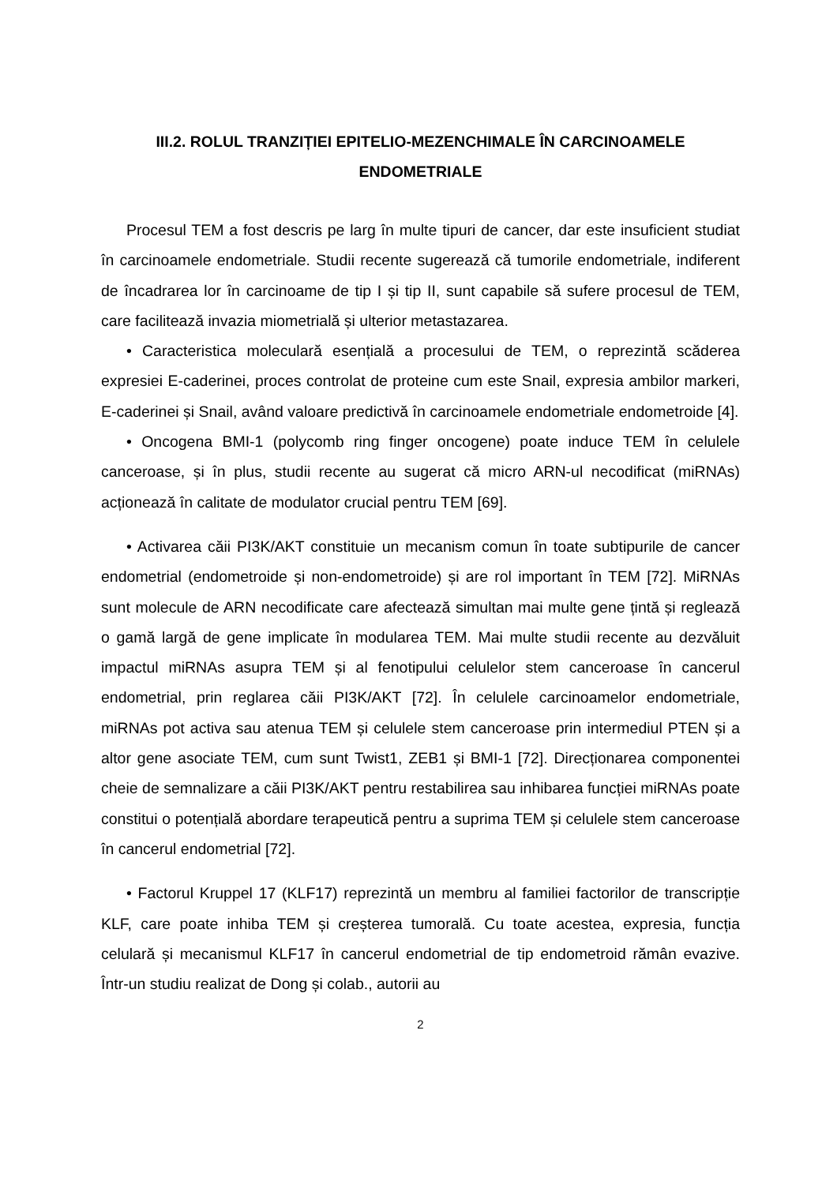III.2. ROLUL TRANZIȚIEI EPITELIO-MEZENCHIMALE ÎN CARCINOAMELE ENDOMETRIALE
Procesul TEM a fost descris pe larg în multe tipuri de cancer, dar este insuficient studiat în carcinoamele endometriale. Studii recente sugerează că tumorile endometriale, indiferent de încadrarea lor în carcinoame de tip I și tip II, sunt capabile să sufere procesul de TEM, care facilitează invazia miometrială și ulterior metastazarea.
• Caracteristica moleculară esențială a procesului de TEM, o reprezintă scăderea expresiei E-caderinei, proces controlat de proteine cum este Snail, expresia ambilor markeri, E-caderinei și Snail, având valoare predictivă în carcinoamele endometriale endometroide [4].
• Oncogena BMI-1 (polycomb ring finger oncogene) poate induce TEM în celulele canceroase, și în plus, studii recente au sugerat că micro ARN-ul necodificat (miRNAs) acționează în calitate de modulator crucial pentru TEM [69].
• Activarea căii PI3K/AKT constituie un mecanism comun în toate subtipurile de cancer endometrial (endometroide și non-endometroide) și are rol important în TEM [72]. MiRNAs sunt molecule de ARN necodificate care afectează simultan mai multe gene țintă și reglează o gamă largă de gene implicate în modularea TEM. Mai multe studii recente au dezvăluit impactul miRNAs asupra TEM și al fenotipului celulelor stem canceroase în cancerul endometrial, prin reglarea căii PI3K/AKT [72]. În celulele carcinoamelor endometriale, miRNAs pot activa sau atenua TEM și celulele stem canceroase prin intermediul PTEN și a altor gene asociate TEM, cum sunt Twist1, ZEB1 și BMI-1 [72]. Direcționarea componentei cheie de semnalizare a căii PI3K/AKT pentru restabilirea sau inhibarea funcției miRNAs poate constitui o potențială abordare terapeutică pentru a suprima TEM și celulele stem canceroase în cancerul endometrial [72].
• Factorul Kruppel 17 (KLF17) reprezintă un membru al familiei factorilor de transcripție KLF, care poate inhiba TEM și creșterea tumorală. Cu toate acestea, expresia, funcția celulară și mecanismul KLF17 în cancerul endometrial de tip endometroid rămân evazive. Într-un studiu realizat de Dong și colab., autorii au
2